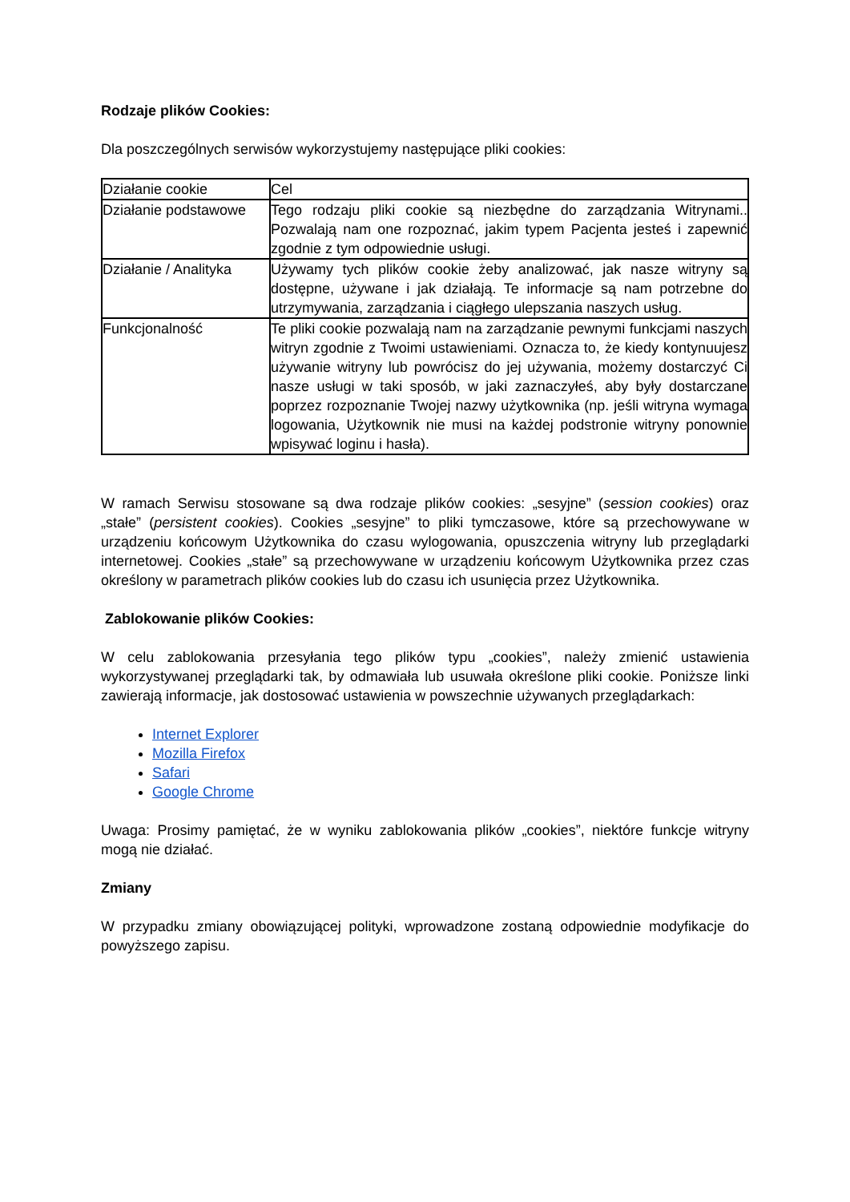Rodzaje plików Cookies:
Dla poszczególnych serwisów wykorzystujemy następujące pliki cookies:
| Działanie cookie | Cel |
| Działanie podstawowe | Tego rodzaju pliki cookie są niezbędne do zarządzania Witrynami.. Pozwalają nam one rozpoznać, jakim typem Pacjenta jesteś i zapewnić zgodnie z tym odpowiednie usługi. |
| Działanie / Analityka | Używamy tych plików cookie żeby analizować, jak nasze witryny są dostępne, używane i jak działają. Te informacje są nam potrzebne do utrzymywania, zarządzania i ciągłego ulepszania naszych usług. |
| Funkcjonalność | Te pliki cookie pozwalają nam na zarządzanie pewnymi funkcjami naszych witryn zgodnie z Twoimi ustawieniami. Oznacza to, że kiedy kontynuujesz używanie witryny lub powrócisz do jej używania, możemy dostarczyć Ci nasze usługi w taki sposób, w jaki zaznaczyłeś, aby były dostarczane poprzez rozpoznanie Twojej nazwy użytkownika (np. jeśli witryna wymaga logowania, Użytkownik nie musi na każdej podstronie witryny ponownie wpisywać loginu i hasła). |
W ramach Serwisu stosowane są dwa rodzaje plików cookies: „sesyjne” (session cookies) oraz „stałe” (persistent cookies). Cookies „sesyjne” to pliki tymczasowe, które są przechowywane w urządzeniu końcowym Użytkownika do czasu wylogowania, opuszczenia witryny lub przeglądarki internetowej. Cookies „stałe” są przechowywane w urządzeniu końcowym Użytkownika przez czas określony w parametrach plików cookies lub do czasu ich usunięcia przez Użytkownika.
Zablokowanie plików Cookies:
W celu zablokowania przesyłania tego plików typu „cookies”, należy zmienić ustawienia wykorzystywanej przeglądarki tak, by odmawiała lub usuwała określone pliki cookie. Poniższe linki zawierają informacje, jak dostosować ustawienia w powszechnie używanych przeglądarkach:
Internet Explorer
Mozilla Firefox
Safari
Google Chrome
Uwaga: Prosimy pamiętać, że w wyniku zablokowania plików „cookies”, niektóre funkcje witryny mogą nie działać.
Zmiany
W przypadku zmiany obowiązującej polityki, wprowadzone zostaną odpowiednie modyfikacje do powyższego zapisu.